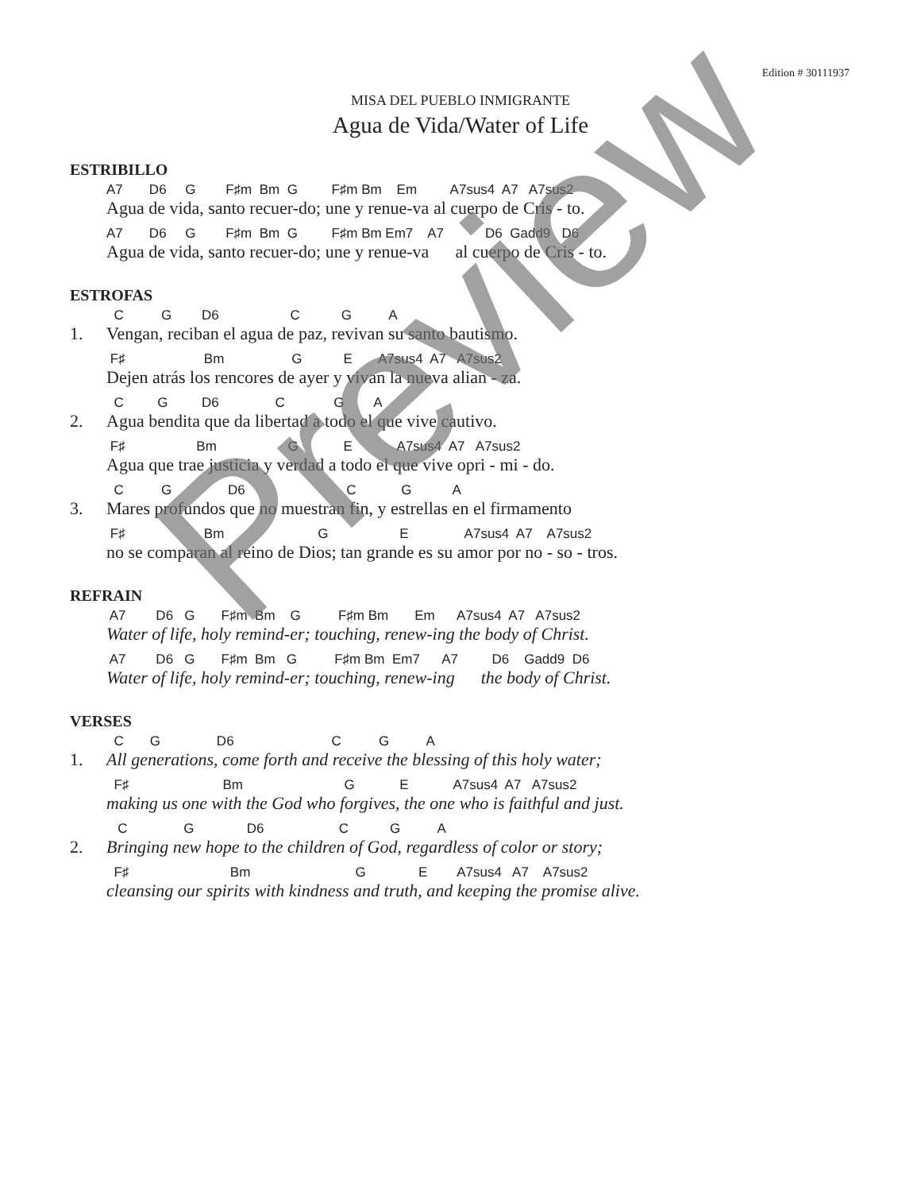Edition # 30111937
MISA DEL PUEBLO INMIGRANTE
Agua de Vida/Water of Life
ESTRIBILLO
A7 D6 G F♯m Bm G F♯m Bm Em A7sus4 A7 A7sus2
Agua de vida, santo recuer-do; une y renue-va al cuerpo de Cris - to.
A7 D6 G F♯m Bm G F♯m Bm Em7 A7 D6 Gadd9 D6
Agua de vida, santo recuer-do; une y renue-va al cuerpo de Cris - to.
ESTROFAS
C G D6 C G A
Vengan, reciban el agua de paz, revivan su santo bautismo.
1.
F♯ Bm G E A7sus4 A7 A7sus2
Dejen atrás los rencores de ayer y vivan la nueva alian - za.
C G D6 C G A
Agua bendita que da libertad a todo el que vive cautivo.
2.
F♯ Bm G E A7sus4 A7 A7sus2
Agua que trae justicia y verdad a todo el que vive opri - mi - do.
C G D6 C G A
Mares profundos que no muestran fin, y estrellas en el firmamento
3.
F♯ Bm G E A7sus4 A7 A7sus2
no se comparan al reino de Dios; tan grande es su amor por no - so - tros.
REFRAIN
A7 D6 G F♯m Bm G F♯m Bm Em A7sus4 A7 A7sus2
Water of life, holy remind-er; touching, renew-ing the body of Christ.
A7 D6 G F♯m Bm G F♯m Bm Em7 A7 D6 Gadd9 D6
Water of life, holy remind-er; touching, renew-ing the body of Christ.
VERSES
C G D6 C G A
All generations, come forth and receive the blessing of this holy water;
1.
F♯ Bm G E A7sus4 A7 A7sus2
making us one with the God who forgives, the one who is faithful and just.
C G D6 C G A
Bringing new hope to the children of God, regardless of color or story;
2.
F♯ Bm G E A7sus4 A7 A7sus2
cleansing our spirits with kindness and truth, and keeping the promise alive.
Preview